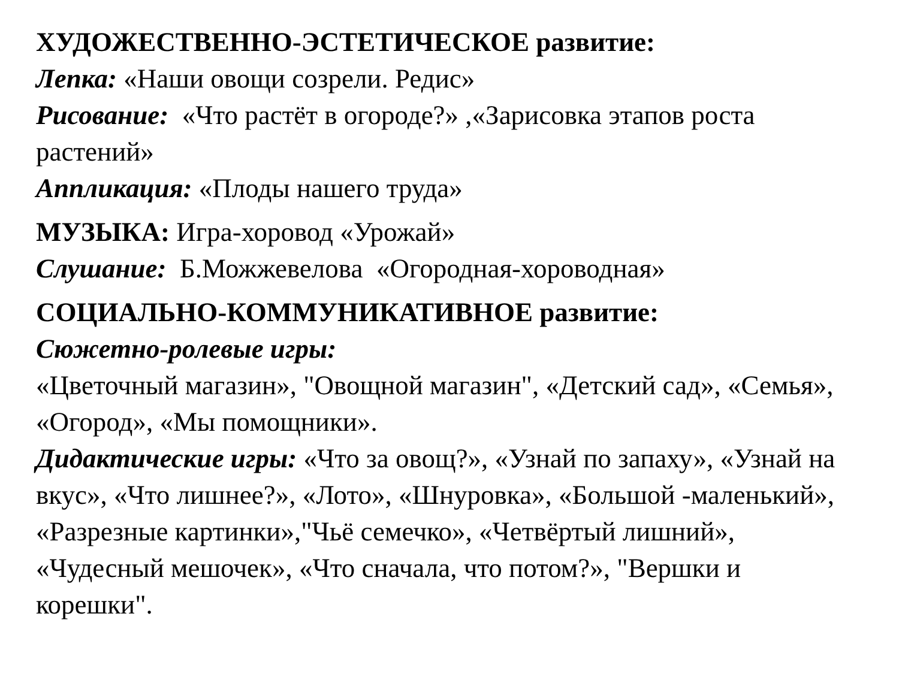ХУДОЖЕСТВЕННО-ЭСТЕТИЧЕСКОЕ развитие:
Лепка: «Наши овощи созрели. Редис»
Рисование: «Что растёт в огороде?» ,«Зарисовка этапов роста растений»
Аппликация: «Плоды нашего труда»
МУЗЫКА: Игра-хоровод «Урожай»
Слушание: Б.Можжевелова «Огородная-хороводная»
СОЦИАЛЬНО-КОММУНИКАТИВНОЕ развитие:
Сюжетно-ролевые игры:
«Цветочный магазин», "Овощной магазин", «Детский сад», «Семья», «Огород», «Мы помощники».
Дидактические игры: «Что за овощ?», «Узнай по запаху», «Узнай на вкус», «Что лишнее?», «Лото», «Шнуровка», «Большой -маленький», «Разрезные картинки»,"Чьё семечко», «Четвёртый лишний», «Чудесный мешочек», «Что сначала, что потом?», "Вершки и корешки".